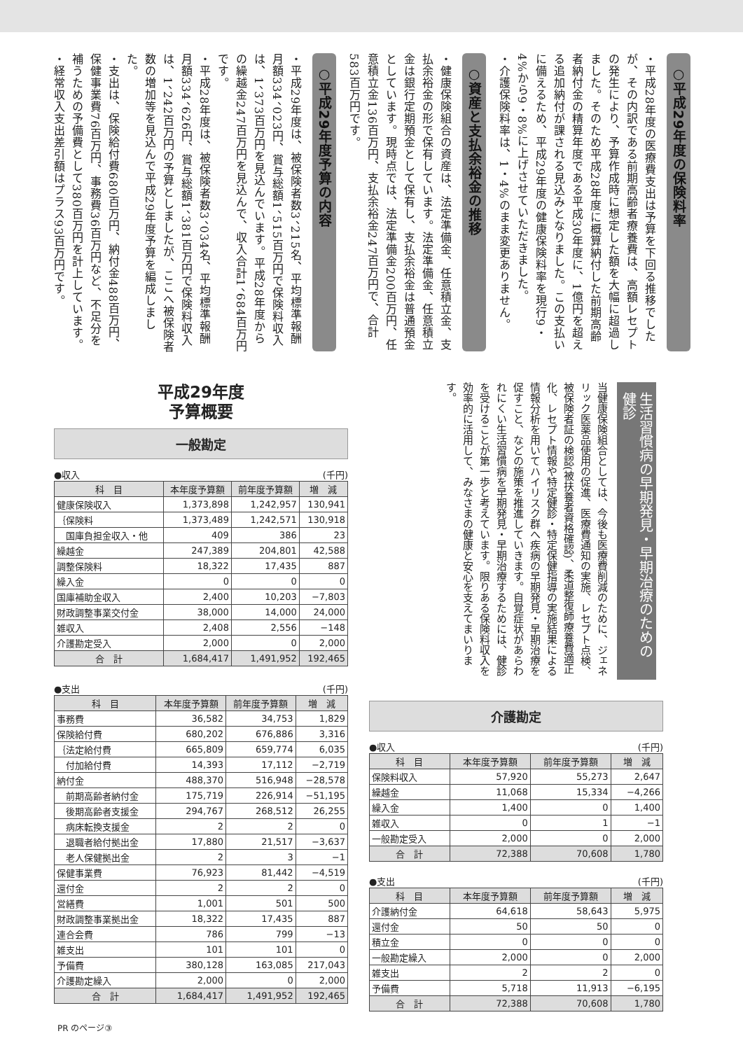○平成29年度の保険料率
・平成28年度の医療費支出は予算を下回る推移でしたが、その内訳である前期高齢者療養費は、高額レセプトの発生により、予算作成時に想定した額を大幅に超過しました。そのため平成28年度に概算納付した前期高齢者納付金の精算年度である平成30年度に、1億円を超える追加納付が課される見込みとなりました。この支払いに備えるため、平成29年度の健康保険料率を現行9・4%から9・8%に上げさせていただきました。
・介護保険料率は、1・4%のまま変更ありません。
○資産と支払余裕金の推移
・健康保険組合の資産は、法定準備金、任意積立金、支払余裕金の形で保有しています。法定準備金、任意積立金は銀行定期預金として保有し、支払余裕金は普通預金としています。現時点では、法定準備金200百万円、任意積立金136百万円、支払余裕金247百万円で、合計583百万円です。
○平成29年度予算の内容
・平成29年度は、被保険者数3、215名、平均標準報酬月額334、023円、賞与総額1、515百万円で保険料収入は、1、373百万円を見込んでいます。平成28年度からの繰越金247百万円を見込んで、収入合計1、684百万円です。
・平成28年度は、被保険者数3、034名、平均標準報酬月額334、626円、賞与総額1、381百万円で保険料収入は、1、242百万円の予算としましたが、ここへ被保険者数の増加等を見込んで平成29年度予算を編成しました。
・支出は、保険給付費680百万円、納付金488百万円、保健事業費76百万円、事務費36百万円など、不足分を補うための予備費として380百万円を計上しています。
・経常収入支出差引額はプラス93百万円です。
平成29年度
予算概要
一般勘定
●収入 (千円)
| 科 目 | 本年度予算額 | 前年度予算額 | 増 減 |
| --- | --- | --- | --- |
| 健康保険収入 | 1,373,898 | 1,242,957 | 130,941 |
| ｛保険料 | 1,373,489 | 1,242,571 | 130,918 |
| 国庫負担金収入・他 | 409 | 386 | 23 |
| 繰越金 | 247,389 | 204,801 | 42,588 |
| 調整保険料 | 18,322 | 17,435 | 887 |
| 繰入金 | 0 | 0 | 0 |
| 国庫補助金収入 | 2,400 | 10,203 | −7,803 |
| 財政調整事業交付金 | 38,000 | 14,000 | 24,000 |
| 雑収入 | 2,408 | 2,556 | −148 |
| 介護勘定受入 | 2,000 | 0 | 2,000 |
| 合 計 | 1,684,417 | 1,491,952 | 192,465 |
●支出 (千円)
| 科 目 | 本年度予算額 | 前年度予算額 | 増 減 |
| --- | --- | --- | --- |
| 事務費 | 36,582 | 34,753 | 1,829 |
| 保険給付費 | 680,202 | 676,886 | 3,316 |
| ｛法定給付費 | 665,809 | 659,774 | 6,035 |
| 付加給付費 | 14,393 | 17,112 | −2,719 |
| 納付金 | 488,370 | 516,948 | −28,578 |
| 前期高齢者納付金 | 175,719 | 226,914 | −51,195 |
| 後期高齢者支援金 | 294,767 | 268,512 | 26,255 |
| 病床転換支援金 | 2 | 2 | 0 |
| 退職者給付拠出金 | 17,880 | 21,517 | −3,637 |
| 老人保健拠出金 | 2 | 3 | −1 |
| 保健事業費 | 76,923 | 81,442 | −4,519 |
| 還付金 | 2 | 2 | 0 |
| 営繕費 | 1,001 | 501 | 500 |
| 財政調整事業拠出金 | 18,322 | 17,435 | 887 |
| 連合会費 | 786 | 799 | −13 |
| 雑支出 | 101 | 101 | 0 |
| 予備費 | 380,128 | 163,085 | 217,043 |
| 介護勘定繰入 | 2,000 | 0 | 2,000 |
| 合 計 | 1,684,417 | 1,491,952 | 192,465 |
生活習慣病の早期発見・早期治療のための健診
当健康保険組合としては、今後も医療費削減のために、ジェネリック医薬品使用の促進、医療費通知の実施、レセプト点検、被保険者証の検認(被扶養者資格確認)、柔道整復師療養費適正化、レセプト情報や特定健診・特定保健指導の実施結果による情報分析を用いてハイリスク群へ疾病の早期発見・早期治療を促すこと、などの施策を推進していきます。自覚症状があらわれにくい生活習慣病を早期発見・早期治療するためには、健診を受けることが第一歩と考えています。限りある保険料収入を効率的に活用して、みなさまの健康と安心を支えてまいります。
介護勘定
●収入 (千円)
| 科 目 | 本年度予算額 | 前年度予算額 | 増 減 |
| --- | --- | --- | --- |
| 保険料収入 | 57,920 | 55,273 | 2,647 |
| 繰越金 | 11,068 | 15,334 | −4,266 |
| 繰入金 | 1,400 | 0 | 1,400 |
| 雑収入 | 0 | 1 | −1 |
| 一般勘定受入 | 2,000 | 0 | 2,000 |
| 合 計 | 72,388 | 70,608 | 1,780 |
●支出 (千円)
| 科 目 | 本年度予算額 | 前年度予算額 | 増 減 |
| --- | --- | --- | --- |
| 介護納付金 | 64,618 | 58,643 | 5,975 |
| 還付金 | 50 | 50 | 0 |
| 積立金 | 0 | 0 | 0 |
| 一般勘定繰入 | 2,000 | 0 | 2,000 |
| 雑支出 | 2 | 2 | 0 |
| 予備費 | 5,718 | 11,913 | −6,195 |
| 合 計 | 72,388 | 70,608 | 1,780 |
PR のページ③